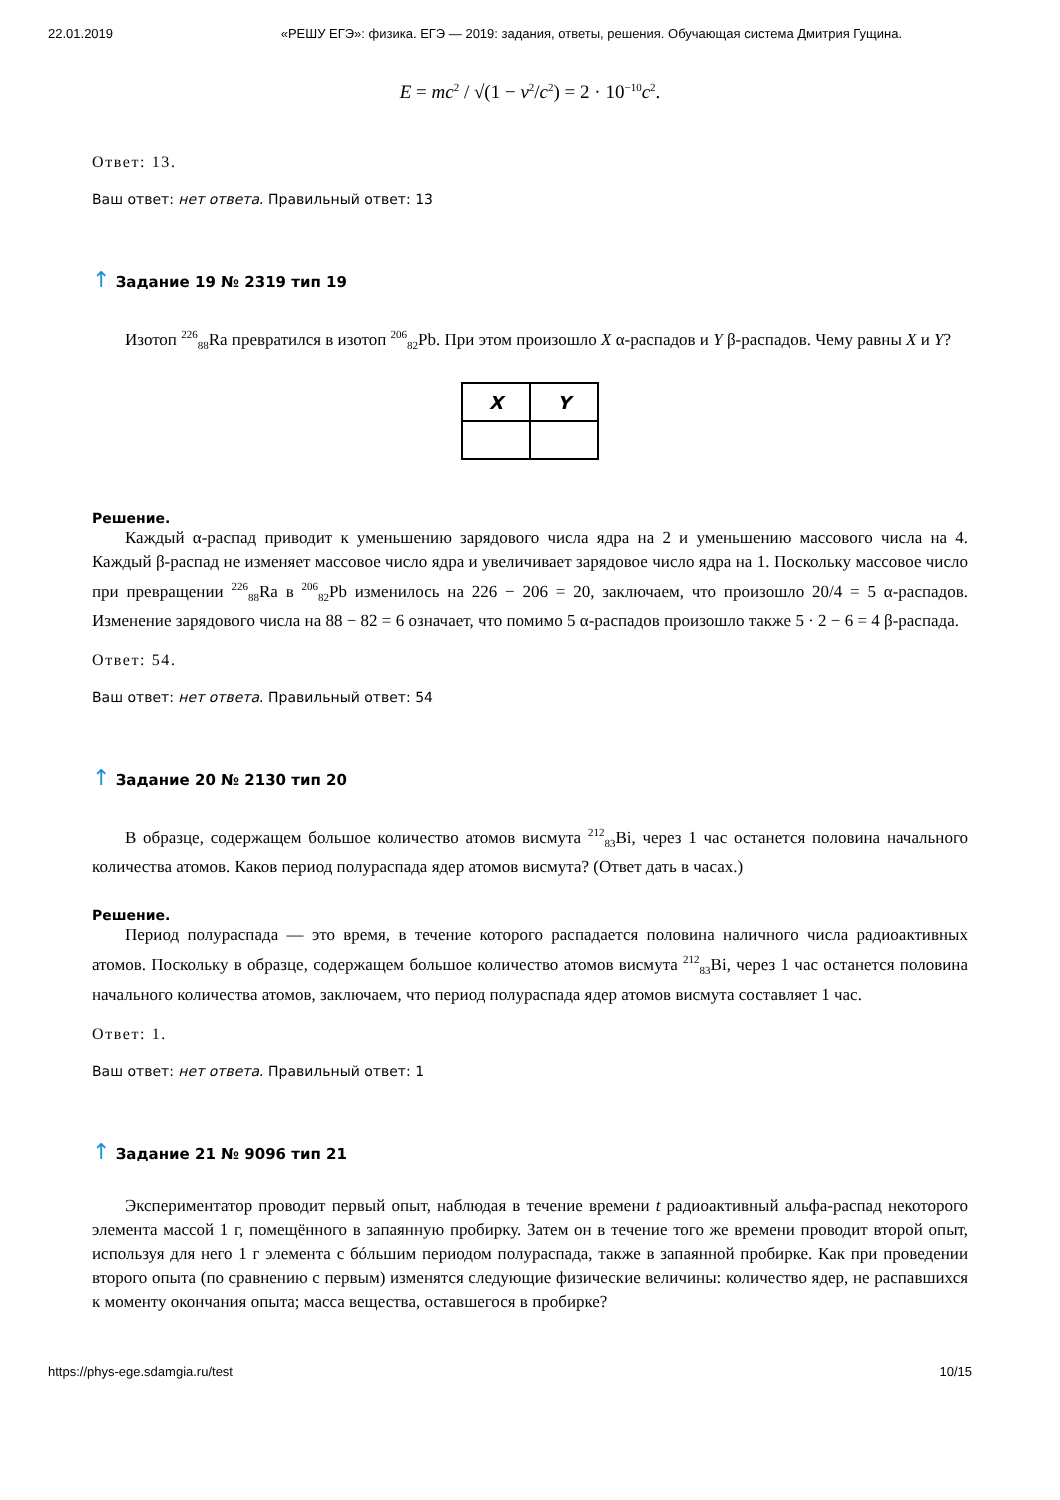22.01.2019 «РЕШУ ЕГЭ»: физика. ЕГЭ — 2019: задания, ответы, решения. Обучающая система Дмитрия Гущина.
E = mc<sup>2</sup> / √(1 − v<sup>2</sup>/c<sup>2</sup>) = 2 · 10<sup>−10</sup>c<sup>2</sup>.
Ответ: 13.
Ваш ответ: нет ответа. Правильный ответ: 13
↑ Задание 19 № 2319 тип 19
Изотоп <sup>226</sup><sub>88</sub>Ra превратился в изотоп <sup>206</sup><sub>82</sub>Pb. При этом произошло X α-распадов и Y β-распадов. Чему равны X и Y?
| X | Y |
| --- | --- |
Решение.
Каждый α-распад приводит к уменьшению зарядового числа ядра на 2 и уменьшению массового числа на 4. Каждый β-распад не изменяет массовое число ядра и увеличивает зарядовое число ядра на 1. Поскольку массовое число при превращении <sup>226</sup><sub>88</sub>Ra в <sup>206</sup><sub>82</sub>Pb изменилось на 226 − 206 = 20, заключаем, что произошло 20/4 = 5 α-распадов. Изменение зарядового числа на 88 − 82 = 6 означает, что помимо 5 α-распадов произошло также 5 · 2 − 6 = 4 β-распада.
Ответ: 54.
Ваш ответ: нет ответа. Правильный ответ: 54
↑ Задание 20 № 2130 тип 20
В образце, содержащем большое количество атомов висмута <sup>212</sup><sub>83</sub>Bi, через 1 час останется половина начального количества атомов. Каков период полураспада ядер атомов висмута? (Ответ дать в часах.)
Решение.
Период полураспада — это время, в течение которого распадается половина наличного числа радиоактивных атомов. Поскольку в образце, содержащем большое количество атомов висмута <sup>212</sup><sub>83</sub>Bi, через 1 час останется половина начального количества атомов, заключаем, что период полураспада ядер атомов висмута составляет 1 час.
Ответ: 1.
Ваш ответ: нет ответа. Правильный ответ: 1
↑ Задание 21 № 9096 тип 21
Экспериментатор проводит первый опыт, наблюдая в течение времени t радиоактивный альфа-распад некоторого элемента массой 1 г, помещённого в запаянную пробирку. Затем он в течение того же времени проводит второй опыт, используя для него 1 г элемента с бóльшим периодом полураспада, также в запаянной пробирке. Как при проведении второго опыта (по сравнению с первым) изменятся следующие физические величины: количество ядер, не распавшихся к моменту окончания опыта; масса вещества, оставшегося в пробирке?
https://phys-ege.sdamgia.ru/test 10/15